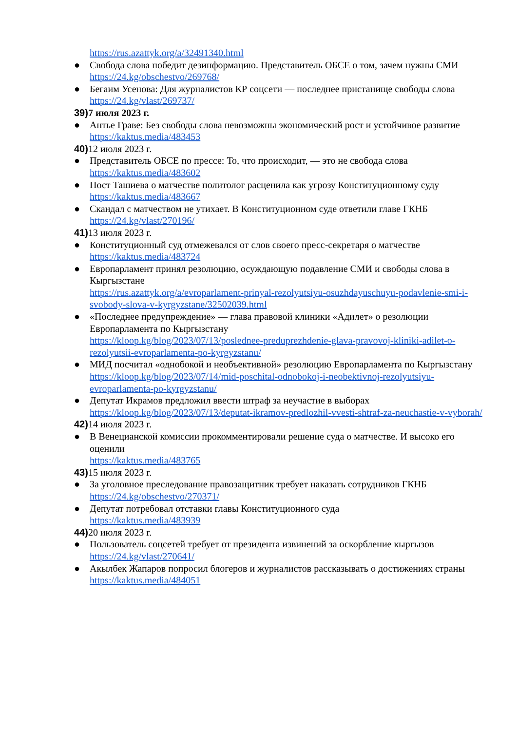https://rus.azattyk.org/a/32491340.html
● Свобода слова победит дезинформацию. Представитель ОБСЕ о том, зачем нужны СМИ
https://24.kg/obschestvo/269768/
● Бегаим Усенова: Для журналистов КР соцсети — последнее пристанище свободы слова
https://24.kg/vlast/269737/
39) 7 июля 2023 г.
● Антье Граве: Без свободы слова невозможны экономический рост и устойчивое развитие
https://kaktus.media/483453
40) 12 июля 2023 г.
● Представитель ОБСЕ по прессе: То, что происходит, — это не свобода слова
https://kaktus.media/483602
● Пост Ташиева о матчестве политолог расценила как угрозу Конституционному суду
https://kaktus.media/483667
● Скандал с матчеством не утихает. В Конституционном суде ответили главе ГКНБ
https://24.kg/vlast/270196/
41) 13 июля 2023 г.
● Конституционный суд отмежевался от слов своего пресс-секретаря о матчестве
https://kaktus.media/483724
● Европарламент принял резолюцию, осуждающую подавление СМИ и свободы слова в Кыргызстане
https://rus.azattyk.org/a/evroparlament-prinyal-rezolyutsiyu-osuzhdayuschuyu-podavlenie-smi-i-svobody-slova-v-kyrgyzstane/32502039.html
● «Последнее предупреждение» — глава правовой клиники «Адилет» о резолюции Европарламента по Кыргызстану
https://kloop.kg/blog/2023/07/13/poslednee-preduprezhdenie-glava-pravovoj-kliniki-adilet-o-rezolyutsii-evroparlamenta-po-kyrgyzstanu/
● МИД посчитал «однобокой и необъективной» резолюцию Европарламента по Кыргызстану
https://kloop.kg/blog/2023/07/14/mid-poschital-odnobokoj-i-neobektivnoj-rezolyutsiyu-evroparlamenta-po-kyrgyzstanu/
● Депутат Икрамов предложил ввести штраф за неучастие в выборах
https://kloop.kg/blog/2023/07/13/deputat-ikramov-predlozhil-vvesti-shtraf-za-neuchastie-v-vyborah/
42) 14 июля 2023 г.
● В Венецианской комиссии прокомментировали решение суда о матчестве. И высоко его оценили
https://kaktus.media/483765
43) 15 июля 2023 г.
● За уголовное преследование правозащитник требует наказать сотрудников ГКНБ
https://24.kg/obschestvo/270371/
● Депутат потребовал отставки главы Конституционного суда
https://kaktus.media/483939
44) 20 июля 2023 г.
● Пользователь соцсетей требует от президента извинений за оскорбление кыргызов
https://24.kg/vlast/270641/
● Акылбек Жапаров попросил блогеров и журналистов рассказывать о достижениях страны
https://kaktus.media/484051